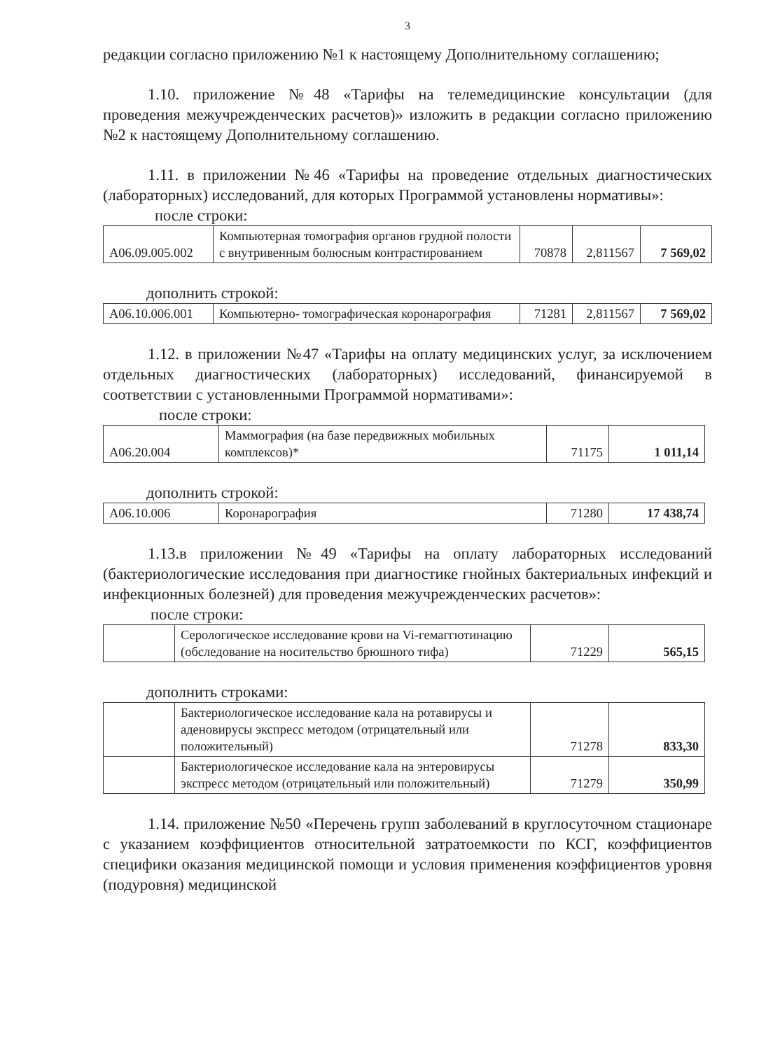3
редакции согласно приложению №1 к настоящему Дополнительному соглашению;
1.10. приложение №48 «Тарифы на телемедицинские консультации (для проведения межучрежденческих расчетов)» изложить в редакции согласно приложению №2 к настоящему Дополнительному соглашению.
1.11. в приложении №46 «Тарифы на проведение отдельных диагностических (лабораторных) исследований, для которых Программой установлены нормативы»:
после строки:
| A06.09.005.002 | Компьютерная томография органов грудной полости с внутривенным болюсным контрастированием | 70878 | 2,811567 | 7 569,02 |
дополнить строкой:
| A06.10.006.001 | Компьютерно- томографическая коронарография | 71281 | 2,811567 | 7 569,02 |
1.12. в приложении №47 «Тарифы на оплату медицинских услуг, за исключением отдельных диагностических (лабораторных) исследований, финансируемой в соответствии с установленными Программой нормативами»:
после строки:
| A06.20.004 | Маммография (на базе передвижных мобильных комплексов)* | 71175 | 1 011,14 |
дополнить строкой:
| A06.10.006 | Коронарография | 71280 | 17 438,74 |
1.13.в приложении №49 «Тарифы на оплату лабораторных исследований (бактериологические исследования при диагностике гнойных бактериальных инфекций и инфекционных болезней) для проведения межучрежденческих расчетов»:
после строки:
| | Серологическое исследование крови на Vi-гемаггютинацию (обследование на носительство брюшного тифа) | 71229 | 565,15 |
дополнить строками:
| | Бактериологическое исследование кала на ротавирусы и аденовирусы экспресс методом (отрицательный или положительный) | 71278 | 833,30 |
| | Бактериологическое исследование кала на энтеровирусы экспресс методом (отрицательный или положительный) | 71279 | 350,99 |
1.14. приложение №50 «Перечень групп заболеваний в круглосуточном стационаре с указанием коэффициентов относительной затратоемкости по КСГ, коэффициентов специфики оказания медицинской помощи и условия применения коэффициентов уровня (подуровня) медицинской